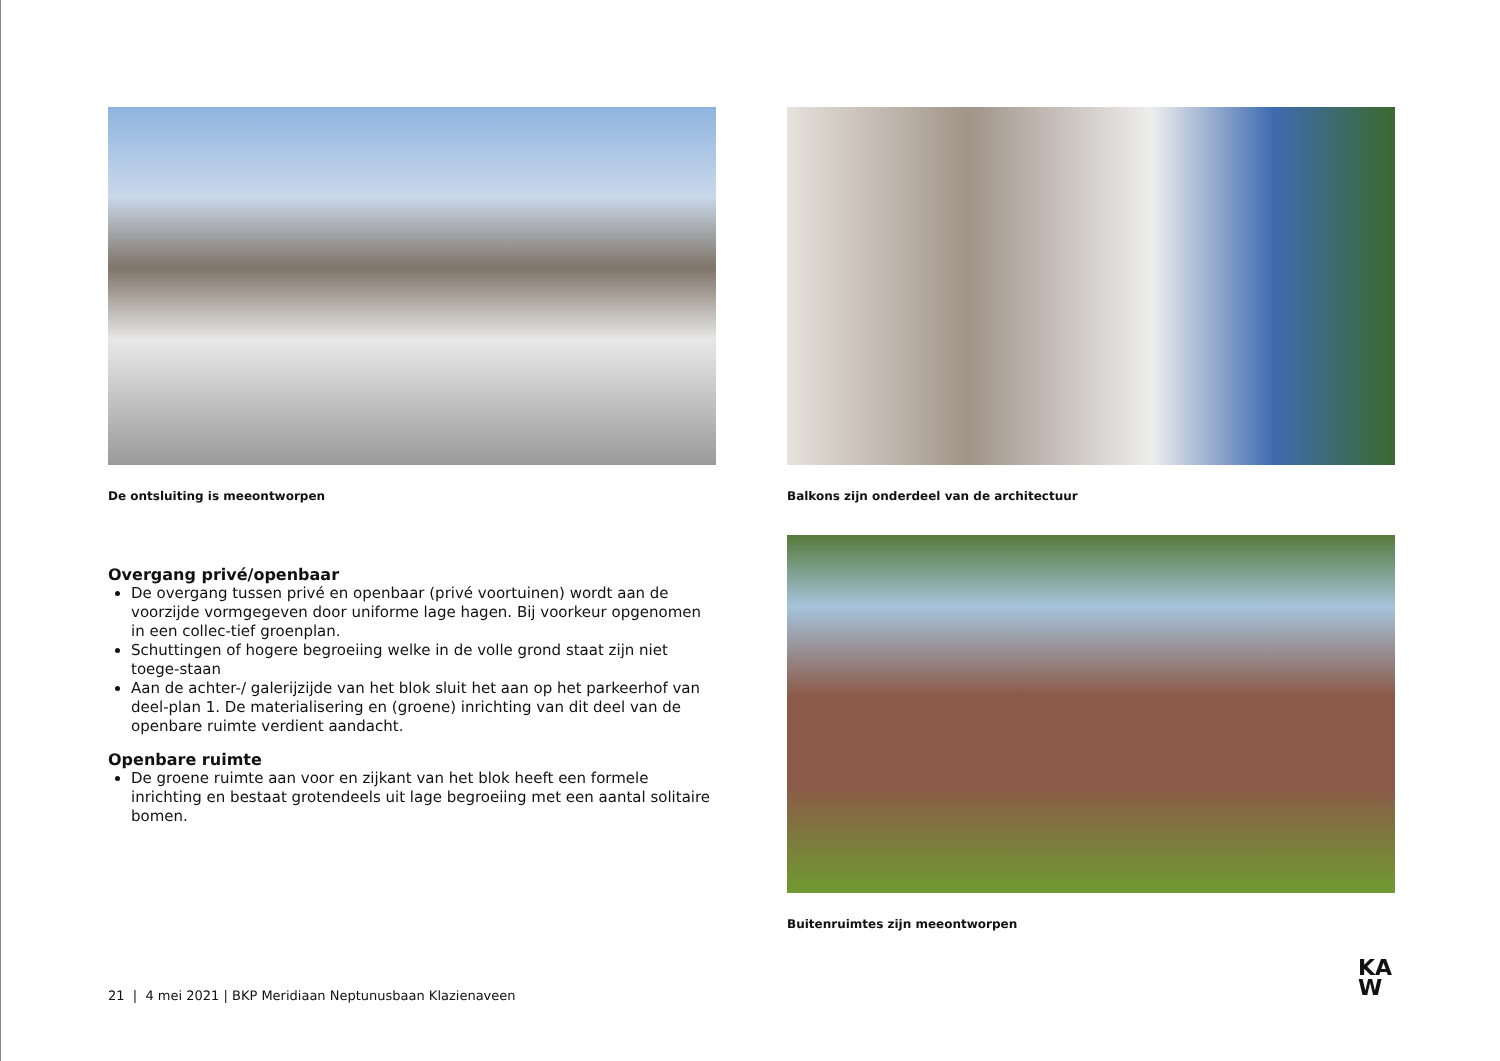De ontsluiting is meeontworpen
Overgang privé/openbaar
De overgang tussen privé en openbaar (privé voortuinen) wordt aan de voorzijde vormgegeven door uniforme lage hagen. Bij voorkeur opgenomen in een collec-tief groenplan.
Schuttingen of hogere begroeiing welke in de volle grond staat zijn niet toege-staan
Aan de achter-/ galerijzijde van het blok sluit het aan op het parkeerhof van deel-plan 1. De materialisering en (groene) inrichting van dit deel van de openbare ruimte verdient aandacht.
Openbare ruimte
De groene ruimte aan voor en zijkant van het blok heeft een formele inrichting en bestaat grotendeels uit lage begroeiing met een aantal solitaire bomen.
Balkons zijn onderdeel van de architectuur
Buitenruimtes zijn meeontworpen
21 | 4 mei 2021 | BKP Meridiaan Neptunusbaan Klazienaveen
KA
W